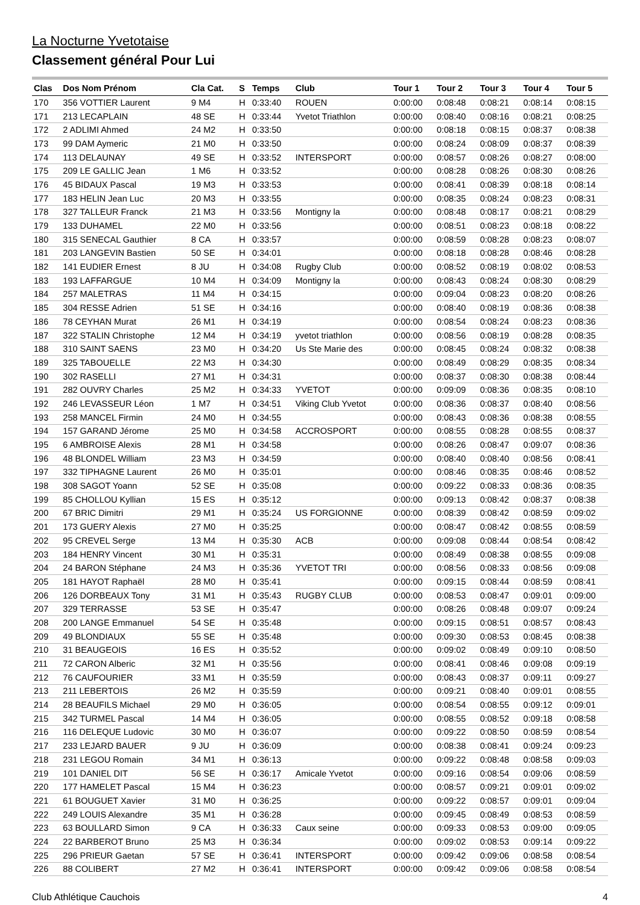La Nocturne Yvetotaise
Classement général Pour Lui
| Clas | Dos Nom Prénom | Cla Cat. | S | Temps | Club | Tour 1 | Tour 2 | Tour 3 | Tour 4 | Tour 5 |
| --- | --- | --- | --- | --- | --- | --- | --- | --- | --- | --- |
| 170 | 356 VOTTIER Laurent | 9 M4 | H | 0:33:40 | ROUEN | 0:00:00 | 0:08:48 | 0:08:21 | 0:08:14 | 0:08:15 |
| 171 | 213 LECAPLAIN | 48 SE | H | 0:33:44 | Yvetot Triathlon | 0:00:00 | 0:08:40 | 0:08:16 | 0:08:21 | 0:08:25 |
| 172 | 2 ADLIMI Ahmed | 24 M2 | H | 0:33:50 | | 0:00:00 | 0:08:18 | 0:08:15 | 0:08:37 | 0:08:38 |
| 173 | 99 DAM Aymeric | 21 M0 | H | 0:33:50 | | 0:00:00 | 0:08:24 | 0:08:09 | 0:08:37 | 0:08:39 |
| 174 | 113 DELAUNAY | 49 SE | H | 0:33:52 | INTERSPORT | 0:00:00 | 0:08:57 | 0:08:26 | 0:08:27 | 0:08:00 |
| 175 | 209 LE GALLIC Jean | 1 M6 | H | 0:33:52 | | 0:00:00 | 0:08:28 | 0:08:26 | 0:08:30 | 0:08:26 |
| 176 | 45 BIDAUX Pascal | 19 M3 | H | 0:33:53 | | 0:00:00 | 0:08:41 | 0:08:39 | 0:08:18 | 0:08:14 |
| 177 | 183 HELIN Jean Luc | 20 M3 | H | 0:33:55 | | 0:00:00 | 0:08:35 | 0:08:24 | 0:08:23 | 0:08:31 |
| 178 | 327 TALLEUR Franck | 21 M3 | H | 0:33:56 | Montigny la | 0:00:00 | 0:08:48 | 0:08:17 | 0:08:21 | 0:08:29 |
| 179 | 133 DUHAMEL | 22 M0 | H | 0:33:56 | | 0:00:00 | 0:08:51 | 0:08:23 | 0:08:18 | 0:08:22 |
| 180 | 315 SENECAL Gauthier | 8 CA | H | 0:33:57 | | 0:00:00 | 0:08:59 | 0:08:28 | 0:08:23 | 0:08:07 |
| 181 | 203 LANGEVIN Bastien | 50 SE | H | 0:34:01 | | 0:00:00 | 0:08:18 | 0:08:28 | 0:08:46 | 0:08:28 |
| 182 | 141 EUDIER Ernest | 8 JU | H | 0:34:08 | Rugby Club | 0:00:00 | 0:08:52 | 0:08:19 | 0:08:02 | 0:08:53 |
| 183 | 193 LAFFARGUE | 10 M4 | H | 0:34:09 | Montigny la | 0:00:00 | 0:08:43 | 0:08:24 | 0:08:30 | 0:08:29 |
| 184 | 257 MALETRAS | 11 M4 | H | 0:34:15 | | 0:00:00 | 0:09:04 | 0:08:23 | 0:08:20 | 0:08:26 |
| 185 | 304 RESSE Adrien | 51 SE | H | 0:34:16 | | 0:00:00 | 0:08:40 | 0:08:19 | 0:08:36 | 0:08:38 |
| 186 | 78 CEYHAN Murat | 26 M1 | H | 0:34:19 | | 0:00:00 | 0:08:54 | 0:08:24 | 0:08:23 | 0:08:36 |
| 187 | 322 STALIN Christophe | 12 M4 | H | 0:34:19 | yvetot triathlon | 0:00:00 | 0:08:56 | 0:08:19 | 0:08:28 | 0:08:35 |
| 188 | 310 SAINT SAENS | 23 M0 | H | 0:34:20 | Us Ste Marie des | 0:00:00 | 0:08:45 | 0:08:24 | 0:08:32 | 0:08:38 |
| 189 | 325 TABOUELLE | 22 M3 | H | 0:34:30 | | 0:00:00 | 0:08:49 | 0:08:29 | 0:08:35 | 0:08:34 |
| 190 | 302 RASELLI | 27 M1 | H | 0:34:31 | | 0:00:00 | 0:08:37 | 0:08:30 | 0:08:38 | 0:08:44 |
| 191 | 282 OUVRY Charles | 25 M2 | H | 0:34:33 | YVETOT | 0:00:00 | 0:09:09 | 0:08:36 | 0:08:35 | 0:08:10 |
| 192 | 246 LEVASSEUR Léon | 1 M7 | H | 0:34:51 | Viking Club Yvetot | 0:00:00 | 0:08:36 | 0:08:37 | 0:08:40 | 0:08:56 |
| 193 | 258 MANCEL Firmin | 24 M0 | H | 0:34:55 | | 0:00:00 | 0:08:43 | 0:08:36 | 0:08:38 | 0:08:55 |
| 194 | 157 GARAND Jérome | 25 M0 | H | 0:34:58 | ACCROSPORT | 0:00:00 | 0:08:55 | 0:08:28 | 0:08:55 | 0:08:37 |
| 195 | 6 AMBROISE Alexis | 28 M1 | H | 0:34:58 | | 0:00:00 | 0:08:26 | 0:08:47 | 0:09:07 | 0:08:36 |
| 196 | 48 BLONDEL William | 23 M3 | H | 0:34:59 | | 0:00:00 | 0:08:40 | 0:08:40 | 0:08:56 | 0:08:41 |
| 197 | 332 TIPHAGNE Laurent | 26 M0 | H | 0:35:01 | | 0:00:00 | 0:08:46 | 0:08:35 | 0:08:46 | 0:08:52 |
| 198 | 308 SAGOT Yoann | 52 SE | H | 0:35:08 | | 0:00:00 | 0:09:22 | 0:08:33 | 0:08:36 | 0:08:35 |
| 199 | 85 CHOLLOU Kyllian | 15 ES | H | 0:35:12 | | 0:00:00 | 0:09:13 | 0:08:42 | 0:08:37 | 0:08:38 |
| 200 | 67 BRIC Dimitri | 29 M1 | H | 0:35:24 | US FORGIONNE | 0:00:00 | 0:08:39 | 0:08:42 | 0:08:59 | 0:09:02 |
| 201 | 173 GUERY Alexis | 27 M0 | H | 0:35:25 | | 0:00:00 | 0:08:47 | 0:08:42 | 0:08:55 | 0:08:59 |
| 202 | 95 CREVEL Serge | 13 M4 | H | 0:35:30 | ACB | 0:00:00 | 0:09:08 | 0:08:44 | 0:08:54 | 0:08:42 |
| 203 | 184 HENRY Vincent | 30 M1 | H | 0:35:31 | | 0:00:00 | 0:08:49 | 0:08:38 | 0:08:55 | 0:09:08 |
| 204 | 24 BARON Stéphane | 24 M3 | H | 0:35:36 | YVETOT TRI | 0:00:00 | 0:08:56 | 0:08:33 | 0:08:56 | 0:09:08 |
| 205 | 181 HAYOT Raphaël | 28 M0 | H | 0:35:41 | | 0:00:00 | 0:09:15 | 0:08:44 | 0:08:59 | 0:08:41 |
| 206 | 126 DORBEAUX Tony | 31 M1 | H | 0:35:43 | RUGBY CLUB | 0:00:00 | 0:08:53 | 0:08:47 | 0:09:01 | 0:09:00 |
| 207 | 329 TERRASSE | 53 SE | H | 0:35:47 | | 0:00:00 | 0:08:26 | 0:08:48 | 0:09:07 | 0:09:24 |
| 208 | 200 LANGE Emmanuel | 54 SE | H | 0:35:48 | | 0:00:00 | 0:09:15 | 0:08:51 | 0:08:57 | 0:08:43 |
| 209 | 49 BLONDIAUX | 55 SE | H | 0:35:48 | | 0:00:00 | 0:09:30 | 0:08:53 | 0:08:45 | 0:08:38 |
| 210 | 31 BEAUGEOIS | 16 ES | H | 0:35:52 | | 0:00:00 | 0:09:02 | 0:08:49 | 0:09:10 | 0:08:50 |
| 211 | 72 CARON Alberic | 32 M1 | H | 0:35:56 | | 0:00:00 | 0:08:41 | 0:08:46 | 0:09:08 | 0:09:19 |
| 212 | 76 CAUFOURIER | 33 M1 | H | 0:35:59 | | 0:00:00 | 0:08:43 | 0:08:37 | 0:09:11 | 0:09:27 |
| 213 | 211 LEBERTOIS | 26 M2 | H | 0:35:59 | | 0:00:00 | 0:09:21 | 0:08:40 | 0:09:01 | 0:08:55 |
| 214 | 28 BEAUFILS Michael | 29 M0 | H | 0:36:05 | | 0:00:00 | 0:08:54 | 0:08:55 | 0:09:12 | 0:09:01 |
| 215 | 342 TURMEL Pascal | 14 M4 | H | 0:36:05 | | 0:00:00 | 0:08:55 | 0:08:52 | 0:09:18 | 0:08:58 |
| 216 | 116 DELEQUE Ludovic | 30 M0 | H | 0:36:07 | | 0:00:00 | 0:09:22 | 0:08:50 | 0:08:59 | 0:08:54 |
| 217 | 233 LEJARD BAUER | 9 JU | H | 0:36:09 | | 0:00:00 | 0:08:38 | 0:08:41 | 0:09:24 | 0:09:23 |
| 218 | 231 LEGOU Romain | 34 M1 | H | 0:36:13 | | 0:00:00 | 0:09:22 | 0:08:48 | 0:08:58 | 0:09:03 |
| 219 | 101 DANIEL DIT | 56 SE | H | 0:36:17 | Amicale Yvetot | 0:00:00 | 0:09:16 | 0:08:54 | 0:09:06 | 0:08:59 |
| 220 | 177 HAMELET Pascal | 15 M4 | H | 0:36:23 | | 0:00:00 | 0:08:57 | 0:09:21 | 0:09:01 | 0:09:02 |
| 221 | 61 BOUGUET Xavier | 31 M0 | H | 0:36:25 | | 0:00:00 | 0:09:22 | 0:08:57 | 0:09:01 | 0:09:04 |
| 222 | 249 LOUIS Alexandre | 35 M1 | H | 0:36:28 | | 0:00:00 | 0:09:45 | 0:08:49 | 0:08:53 | 0:08:59 |
| 223 | 63 BOULLARD Simon | 9 CA | H | 0:36:33 | Caux seine | 0:00:00 | 0:09:33 | 0:08:53 | 0:09:00 | 0:09:05 |
| 224 | 22 BARBEROT Bruno | 25 M3 | H | 0:36:34 | | 0:00:00 | 0:09:02 | 0:08:53 | 0:09:14 | 0:09:22 |
| 225 | 296 PRIEUR Gaetan | 57 SE | H | 0:36:41 | INTERSPORT | 0:00:00 | 0:09:42 | 0:09:06 | 0:08:58 | 0:08:54 |
| 226 | 88 COLIBERT | 27 M2 | H | 0:36:41 | INTERSPORT | 0:00:00 | 0:09:42 | 0:09:06 | 0:08:58 | 0:08:54 |
Club Athlétique Cauchois 4